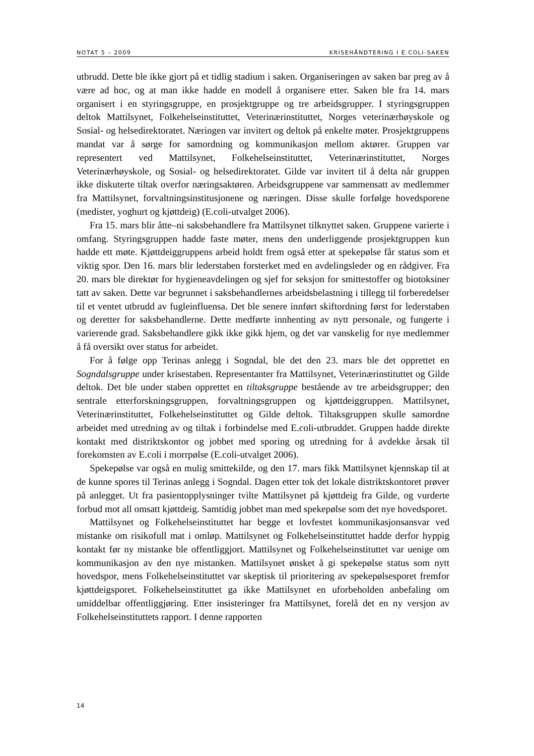NOTAT 5 – 2009 KRISEHÅNDTERING I E.COLI-SAKEN
utbrudd. Dette ble ikke gjort på et tidlig stadium i saken. Organiseringen av saken bar preg av å være ad hoc, og at man ikke hadde en modell å organisere etter. Saken ble fra 14. mars organisert i en styringsgruppe, en prosjektgruppe og tre arbeidsgrupper. I styringsgruppen deltok Mattilsynet, Folkehelseinstituttet, Veterinærinstituttet, Norges veterinærhøyskole og Sosial- og helsedirektoratet. Næringen var invitert og deltok på enkelte møter. Prosjektgruppens mandat var å sørge for samordning og kommunikasjon mellom aktører. Gruppen var representert ved Mattilsynet, Folkehelseinstituttet, Veterinærinstituttet, Norges Veterinærhøyskole, og Sosial- og helsedirektoratet. Gilde var invitert til å delta når gruppen ikke diskuterte tiltak overfor næringsaktøren. Arbeidsgruppene var sammensatt av medlemmer fra Mattilsynet, forvaltningsinstitusjonene og næringen. Disse skulle forfølge hovedsporene (medister, yoghurt og kjøttdeig) (E.coli-utvalget 2006).
Fra 15. mars blir åtte–ni saksbehandlere fra Mattilsynet tilknyttet saken. Gruppene varierte i omfang. Styringsgruppen hadde faste møter, mens den underliggende prosjektgruppen kun hadde ett møte. Kjøttdeiggruppens arbeid holdt frem også etter at spekepølse får status som et viktig spor. Den 16. mars blir lederstaben forsterket med en avdelingsleder og en rådgiver. Fra 20. mars ble direktør for hygieneavdelingen og sjef for seksjon for smittestoffer og biotoksiner tatt av saken. Dette var begrunnet i saksbehandlernes arbeidsbelastning i tillegg til forberedelser til et ventet utbrudd av fugleinfluensa. Det ble senere innført skiftordning først for lederstaben og deretter for saksbehandlerne. Dette medførte innhenting av nytt personale, og fungerte i varierende grad. Saksbehandlere gikk ikke gikk hjem, og det var vanskelig for nye medlemmer å få oversikt over status for arbeidet.
For å følge opp Terinas anlegg i Sogndal, ble det den 23. mars ble det opprettet en Sogndalsgruppe under krisestaben. Representanter fra Mattilsynet, Veterinærinstituttet og Gilde deltok. Det ble under staben opprettet en tiltaksgruppe bestående av tre arbeidsgrupper; den sentrale etterforskningsgruppen, forvaltningsgruppen og kjøttdeiggruppen. Mattilsynet, Veterinærinstituttet, Folkehelseinstituttet og Gilde deltok. Tiltaksgruppen skulle samordne arbeidet med utredning av og tiltak i forbindelse med E.coli-utbruddet. Gruppen hadde direkte kontakt med distriktskontor og jobbet med sporing og utredning for å avdekke årsak til forekomsten av E.coli i morrpølse (E.coli-utvalget 2006).
Spekepølse var også en mulig smittekilde, og den 17. mars fikk Mattilsynet kjennskap til at de kunne spores til Terinas anlegg i Sogndal. Dagen etter tok det lokale distriktskontoret prøver på anlegget. Ut fra pasientopplysninger tvilte Mattilsynet på kjøttdeig fra Gilde, og vurderte forbud mot all omsatt kjøttdeig. Samtidig jobbet man med spekepølse som det nye hovedsporet.
Mattilsynet og Folkehelseinstituttet har begge et lovfestet kommunikasjonsansvar ved mistanke om risikofull mat i omløp. Mattilsynet og Folkehelseinstituttet hadde derfor hyppig kontakt før ny mistanke ble offentliggjort. Mattilsynet og Folkehelseinstituttet var uenige om kommunikasjon av den nye mistanken. Mattilsynet ønsket å gi spekepølse status som nytt hovedspor, mens Folkehelseinstituttet var skeptisk til prioritering av spekepølsesporet fremfor kjøttdeigsporet. Folkehelseinstituttet ga ikke Mattilsynet en uforbeholden anbefaling om umiddelbar offentliggjøring. Etter insisteringer fra Mattilsynet, forelå det en ny versjon av Folkehelseinstituttets rapport. I denne rapporten
14